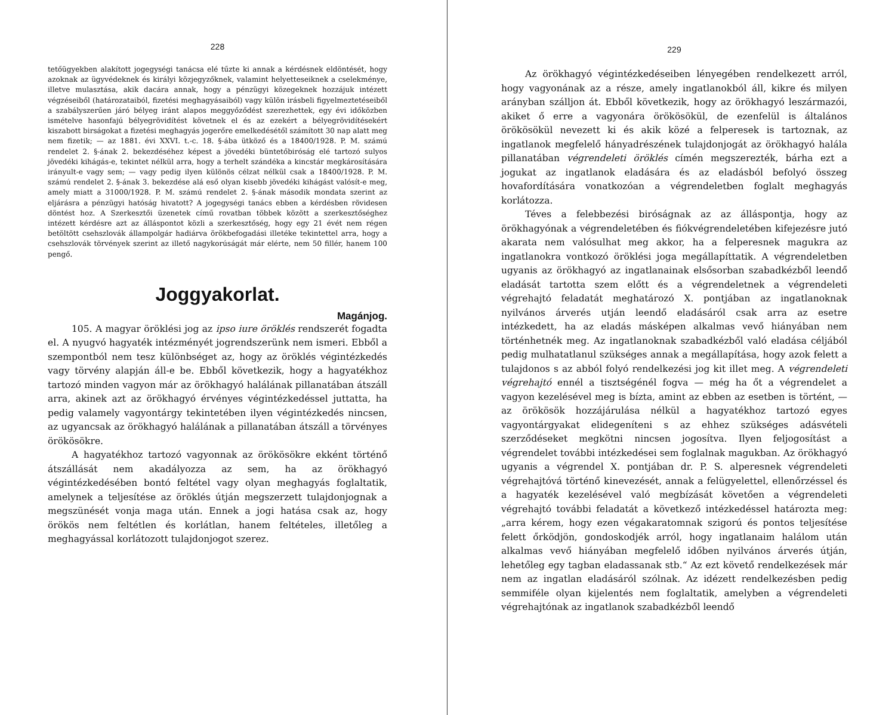228
tetőügyekben alakított jogegységi tanácsa elé tűzte ki annak a kérdésnek eldöntését, hogy azoknak az ügyvédeknek és királyi közjegyzőknek, valamint helyetteseiknek a cselekménye, illetve mulasztása, akik dacára annak, hogy a pénzügyi közegeknek hozzájuk intézett végzéseiből (határozataiból, fizetési meghagyásaiból) vagy külön irásbeli figyelmeztetéseiből a szabályszerűen járó bélyeg iránt alapos meggyőződést szerezhettek, egy évi időközben ismételve hasonfajú bélyegrövidítést követnek el és az ezekért a bélyegrövidítésekért kiszabott birságokat a fizetési meghagyás jogerőre emelkedésétől számított 30 nap alatt meg nem fizetik; — az 1881. évi XXVI. t.-c. 18. §-ába ütköző és a 18400/1928. P. M. számú rendelet 2. §-ának 2. bekezdéséhez képest a jövedéki büntetőbiróság elé tartozó sulyos jövedéki kihágás-e, tekintet nélkül arra, hogy a terhelt szándéka a kincstár megkárosítására irányult-e vagy sem; — vagy pedig ilyen különös célzat nélkül csak a 18400/1928. P. M. számú rendelet 2. §-ának 3. bekezdése alá eső olyan kisebb jövedéki kihágást valósít-e meg, amely miatt a 31000/1928. P. M. számú rendelet 2. §-ának második mondata szerint az eljárásra a pénzügyi hatóság hivatott? A jogegységi tanács ebben a kérdésben rövidesen döntést hoz. A Szerkesztői üzenetek című rovatban többek között a szerkesztőséghez intézett kérdésre azt az álláspontot közli a szerkesztőség, hogy egy 21 évét nem régen betöltött csehszlovák állampolgár hadiárva örökbefogadási illetéke tekintettel arra, hogy a csehszlovák törvények szerint az illető nagykorúságát már elérte, nem 50 fillér, hanem 100 pengő.
Joggyakorlat.
Magánjog.
105. A magyar öröklési jog az ipso iure öröklés rendszerét fogadta el. A nyugvó hagyaték intézményét jogrendszerünk nem ismeri. Ebből a szempontból nem tesz különbséget az, hogy az öröklés végintézkedés vagy törvény alapján áll-e be. Ebből következik, hogy a hagyatékhoz tartozó minden vagyon már az örökhagyó halálának pillanatában átszáll arra, akinek azt az örökhagyó érvényes végintézkedéssel juttatta, ha pedig valamely vagyontárgy tekintetében ilyen végintézkedés nincsen, az ugyancsak az örökhagyó halálának a pillanatában átszáll a törvényes örökösökre.
A hagyatékhoz tartozó vagyonnak az örökösökre ekként történő átszállását nem akadályozza az sem, ha az örökhagyó végintézkedésében bontó feltétel vagy olyan meghagyás foglaltatik, amelynek a teljesítése az öröklés útján megszerzett tulajdonjognak a megszünését vonja maga után. Ennek a jogi hatása csak az, hogy örökös nem feltétlen és korlátlan, hanem feltételes, illetőleg a meghagyással korlátozott tulajdonjogot szerez.
229
Az örökhagyó végintézkedéseiben lényegében rendelkezett arról, hogy vagyonának az a része, amely ingatlanokból áll, kikre és milyen arányban szálljon át. Ebből következik, hogy az örökhagyó leszármazói, akiket ő erre a vagyonára örökösökül, de ezenfelül is általános örökösökül nevezett ki és akik közé a felperesek is tartoznak, az ingatlanok megfelelő hányadrészének tulajdonjogát az örökhagyó halála pillanatában végrendeleti öröklés címén megszerezték, bárha ezt a jogukat az ingatlanok eladására és az eladásból befolyó összeg hovafordítására vonatkozóan a végrendeletben foglalt meghagyás korlátozza.
Téves a felebbezési biróságnak az az álláspontja, hogy az örökhagyónak a végrendeletében és fiókvégrendeletében kifejezésre jutó akarata nem valósulhat meg akkor, ha a felperesnek magukra az ingatlanokra vontkozó öröklési joga megállapíttatik. A végrendeletben ugyanis az örökhagyó az ingatlanainak elsősorban szabadkézből leendő eladását tartotta szem előtt és a végrendeletnek a végrendeleti végrehajtó feladatát meghatározó X. pontjában az ingatlanoknak nyilvános árverés utján leendő eladásáról csak arra az esetre intézkedett, ha az eladás másképen alkalmas vevő hiányában nem történhetnék meg. Az ingatlanoknak szabadkézből való eladása céljából pedig mulhatatlanul szükséges annak a megállapítása, hogy azok felett a tulajdonos s az abból folyó rendelkezési jog kit illet meg. A végrendeleti végrehajtó ennél a tisztségénél fogva — még ha őt a végrendelet a vagyon kezelésével meg is bízta, amint az ebben az esetben is történt, — az örökösök hozzájárulása nélkül a hagyatékhoz tartozó egyes vagyontárgyakat elidegeníteni s az ehhez szükséges adásvételi szerződéseket megkötni nincsen jogosítva. Ilyen feljogosítást a végrendelet további intézkedései sem foglalnak magukban. Az örökhagyó ugyanis a végrendel X. pontjában dr. P. S. alperesnek végrendeleti végrehajtóvá történő kinevezését, annak a felügyelettel, ellenőrzéssel és a hagyaték kezelésével való megbízását követően a végrendeleti végrehajtó további feladatát a következő intézkedéssel határozta meg: „arra kérem, hogy ezen végakaratomnak szigorú és pontos teljesítése felett őrködjön, gondoskodjék arról, hogy ingatlanaim halálom után alkalmas vevő hiányában megfelelő időben nyilvános árverés útján, lehetőleg egy tagban eladassanak stb.“ Az ezt követő rendelkezések már nem az ingatlan eladásáról szólnak. Az idézett rendelkezésben pedig semmiféle olyan kijelentés nem foglaltatik, amelyben a végrendeleti végrehajtónak az ingatlanok szabadkézből leendő